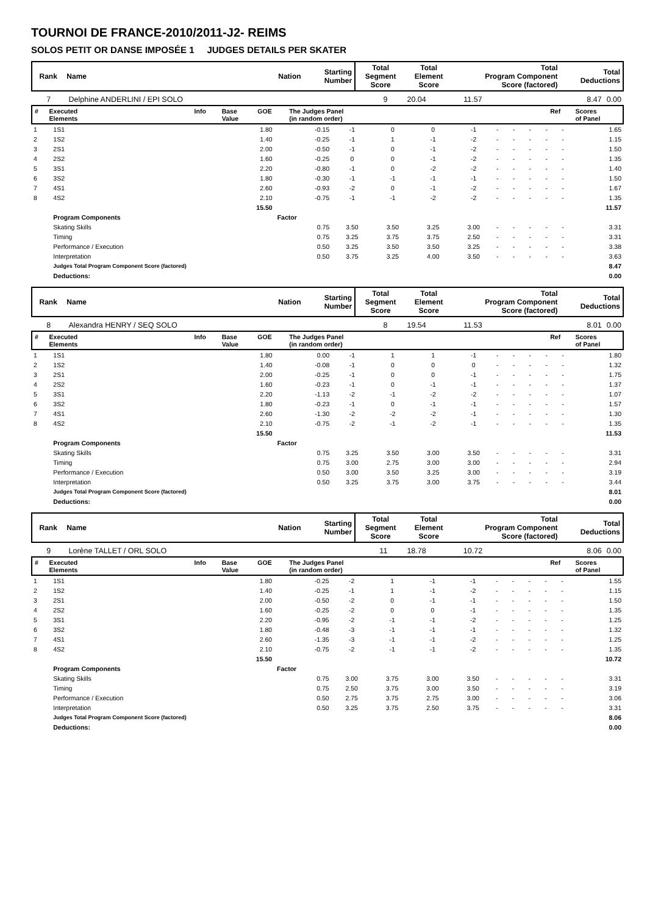TOURNOI DE FRANCE-2010/2011-J2- REIMS
SOLOS PETIT OR DANSE IMPOSÉE 1 JUDGES DETAILS PER SKATER
| Rank | Name | Nation | Starting Number | Total Segment Score | Total Element Score | Total Program Component Score (factored) | Total Deductions |
| --- | --- | --- | --- | --- | --- | --- | --- |
| 7 | Delphine ANDERLINI / EPI SOLO | 9 | 20.04 | 11.57 | 8.47 | 0.00 |
| # | Executed Elements | Info | Base Value | GOE | The Judges Panel (in random order) | Ref | Scores of Panel |
| --- | --- | --- | --- | --- | --- | --- | --- |
| 1 | 1S1 | 1.80 | -0.15 | -1 | 0 | 0 | -1 | - | - | - | - | - | 1.65 |
| 2 | 1S2 | 1.40 | -0.25 | -1 | 1 | -1 | -2 | - | - | - | - | - | 1.15 |
| 3 | 2S1 | 2.00 | -0.50 | -1 | 0 | -1 | -2 | - | - | - | - | - | 1.50 |
| 4 | 2S2 | 1.60 | -0.25 | 0 | 0 | -1 | -2 | - | - | - | - | - | 1.35 |
| 5 | 3S1 | 2.20 | -0.80 | -1 | 0 | -2 | -2 | - | - | - | - | - | 1.40 |
| 6 | 3S2 | 1.80 | -0.30 | -1 | -1 | -1 | -1 | - | - | - | - | - | 1.50 |
| 7 | 4S1 | 2.60 | -0.93 | -2 | 0 | -1 | -2 | - | - | - | - | - | 1.67 |
| 8 | 4S2 | 2.10 | -0.75 | -1 | -1 | -2 | -2 | - | - | - | - | - | 1.35 |
| | | 15.50 | | | | | | | | | | | 11.57 |
| | Program Components | | Factor | | | | | | | | | | |
| | Skating Skills | | 0.75 | 3.50 | 3.50 | 3.25 | 3.00 | - | - | - | - | - | 3.31 |
| | Timing | | 0.75 | 3.25 | 3.75 | 3.75 | 2.50 | - | - | - | - | - | 3.31 |
| | Performance / Execution | | 0.50 | 3.25 | 3.50 | 3.50 | 3.25 | - | - | - | - | - | 3.38 |
| | Interpretation | | 0.50 | 3.75 | 3.25 | 4.00 | 3.50 | - | - | - | - | - | 3.63 |
| | Judges Total Program Component Score (factored) | | | | | | | | | | | | 8.47 |
| | Deductions: | | | | | | | | | | | | 0.00 |
| Rank | Name | Nation | Starting Number | Total Segment Score | Total Element Score | Total Program Component Score (factored) | Total Deductions |
| --- | --- | --- | --- | --- | --- | --- | --- |
| 8 | Alexandra HENRY / SEQ SOLO | 8 | 19.54 | 11.53 | 8.01 | 0.00 |
| # | Executed Elements | Info | Base Value | GOE | The Judges Panel (in random order) | Ref | Scores of Panel |
| --- | --- | --- | --- | --- | --- | --- | --- |
| 1 | 1S1 | 1.80 | 0.00 | -1 | 1 | 1 | -1 | - | - | - | - | - | 1.80 |
| 2 | 1S2 | 1.40 | -0.08 | -1 | 0 | 0 | 0 | - | - | - | - | - | 1.32 |
| 3 | 2S1 | 2.00 | -0.25 | -1 | 0 | 0 | -1 | - | - | - | - | - | 1.75 |
| 4 | 2S2 | 1.60 | -0.23 | -1 | 0 | -1 | -1 | - | - | - | - | - | 1.37 |
| 5 | 3S1 | 2.20 | -1.13 | -2 | -1 | -2 | -2 | - | - | - | - | - | 1.07 |
| 6 | 3S2 | 1.80 | -0.23 | -1 | 0 | -1 | -1 | - | - | - | - | - | 1.57 |
| 7 | 4S1 | 2.60 | -1.30 | -2 | -2 | -2 | -1 | - | - | - | - | - | 1.30 |
| 8 | 4S2 | 2.10 | -0.75 | -2 | -1 | -2 | -1 | - | - | - | - | - | 1.35 |
| | | 15.50 | | | | | | | | | | | 11.53 |
| | Program Components | | Factor | | | | | | | | | | |
| | Skating Skills | | 0.75 | 3.25 | 3.50 | 3.00 | 3.50 | - | - | - | - | - | 3.31 |
| | Timing | | 0.75 | 3.00 | 2.75 | 3.00 | 3.00 | - | - | - | - | - | 2.94 |
| | Performance / Execution | | 0.50 | 3.00 | 3.50 | 3.25 | 3.00 | - | - | - | - | - | 3.19 |
| | Interpretation | | 0.50 | 3.25 | 3.75 | 3.00 | 3.75 | - | - | - | - | - | 3.44 |
| | Judges Total Program Component Score (factored) | | | | | | | | | | | | 8.01 |
| | Deductions: | | | | | | | | | | | | 0.00 |
| Rank | Name | Nation | Starting Number | Total Segment Score | Total Element Score | Total Program Component Score (factored) | Total Deductions |
| --- | --- | --- | --- | --- | --- | --- | --- |
| 9 | Lorène TALLET / ORL SOLO | 11 | 18.78 | 10.72 | 8.06 | 0.00 |
| # | Executed Elements | Info | Base Value | GOE | The Judges Panel (in random order) | Ref | Scores of Panel |
| --- | --- | --- | --- | --- | --- | --- | --- |
| 1 | 1S1 | 1.80 | -0.25 | -2 | 1 | -1 | -1 | - | - | - | - | - | 1.55 |
| 2 | 1S2 | 1.40 | -0.25 | -1 | 1 | -1 | -2 | - | - | - | - | - | 1.15 |
| 3 | 2S1 | 2.00 | -0.50 | -2 | 0 | -1 | -1 | - | - | - | - | - | 1.50 |
| 4 | 2S2 | 1.60 | -0.25 | -2 | 0 | 0 | -1 | - | - | - | - | - | 1.35 |
| 5 | 3S1 | 2.20 | -0.95 | -2 | -1 | -1 | -2 | - | - | - | - | - | 1.25 |
| 6 | 3S2 | 1.80 | -0.48 | -3 | -1 | -1 | -1 | - | - | - | - | - | 1.32 |
| 7 | 4S1 | 2.60 | -1.35 | -3 | -1 | -1 | -2 | - | - | - | - | - | 1.25 |
| 8 | 4S2 | 2.10 | -0.75 | -2 | -1 | -1 | -2 | - | - | - | - | - | 1.35 |
| | | 15.50 | | | | | | | | | | | 10.72 |
| | Program Components | | Factor | | | | | | | | | | |
| | Skating Skills | | 0.75 | 3.00 | 3.75 | 3.00 | 3.50 | - | - | - | - | - | 3.31 |
| | Timing | | 0.75 | 2.50 | 3.75 | 3.00 | 3.50 | - | - | - | - | - | 3.19 |
| | Performance / Execution | | 0.50 | 2.75 | 3.75 | 2.75 | 3.00 | - | - | - | - | - | 3.06 |
| | Interpretation | | 0.50 | 3.25 | 3.75 | 2.50 | 3.75 | - | - | - | - | - | 3.31 |
| | Judges Total Program Component Score (factored) | | | | | | | | | | | | 8.06 |
| | Deductions: | | | | | | | | | | | | 0.00 |